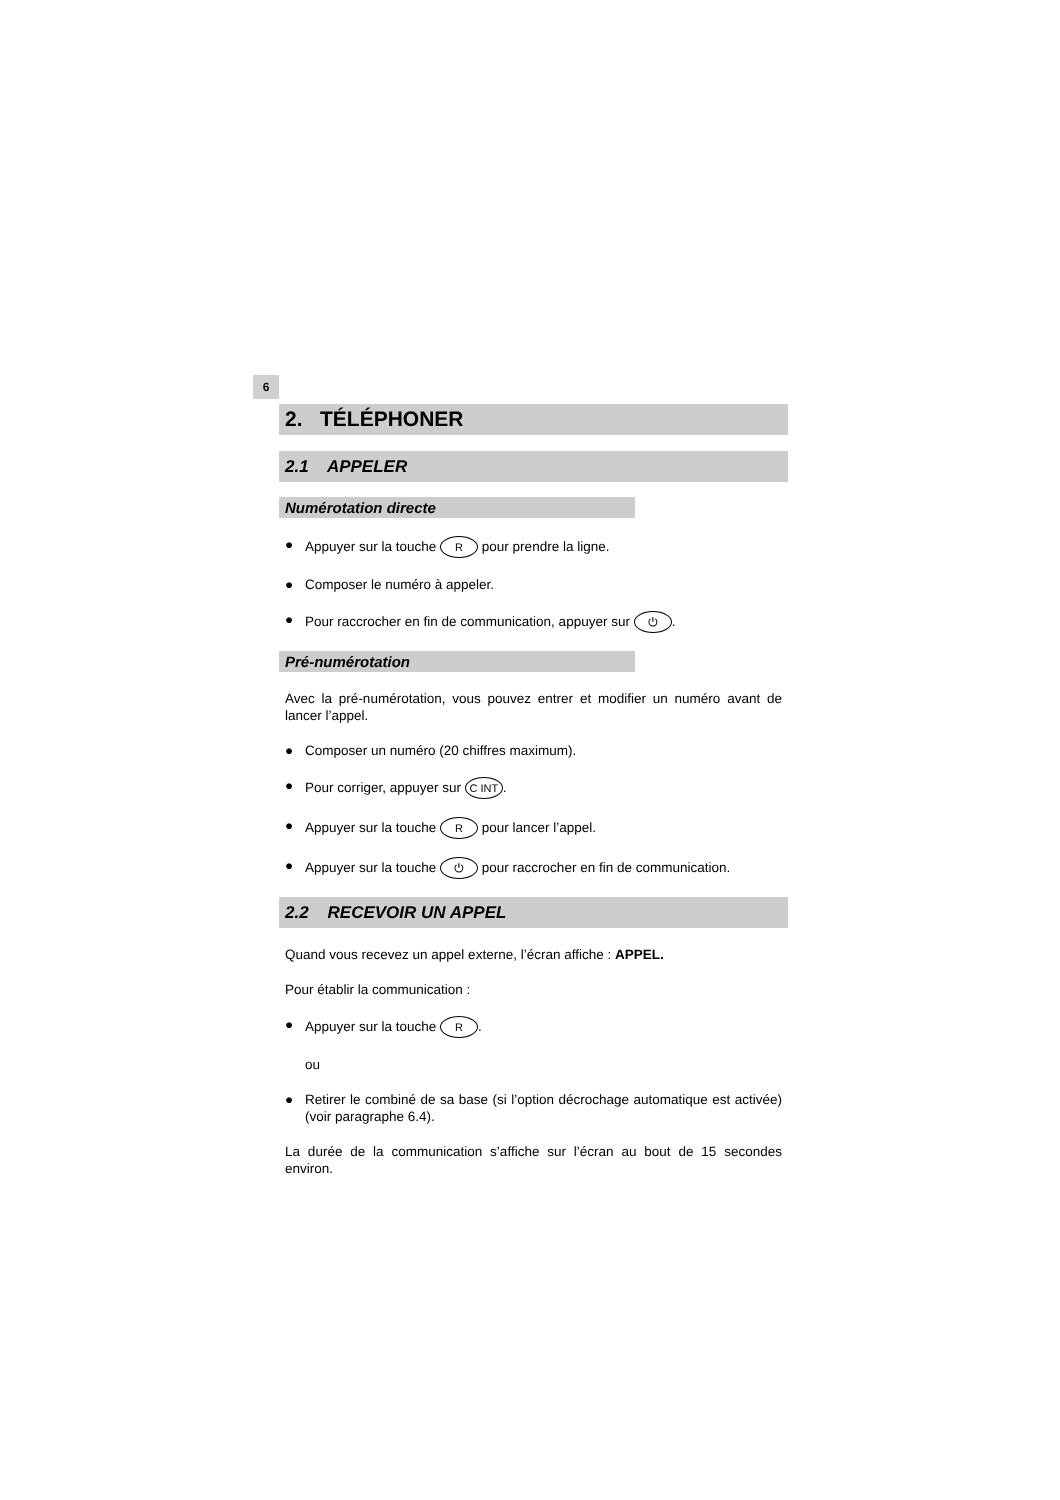6
2. TÉLÉPHONER
2.1 APPELER
Numérotation directe
● Appuyer sur la touche R pour prendre la ligne.
● Composer le numéro à appeler.
● Pour raccrocher en fin de communication, appuyer sur ⏻.
Pré-numérotation
Avec la pré-numérotation, vous pouvez entrer et modifier un numéro avant de lancer l’appel.
● Composer un numéro (20 chiffres maximum).
● Pour corriger, appuyer sur C INT.
● Appuyer sur la touche R pour lancer l’appel.
● Appuyer sur la touche ⏻ pour raccrocher en fin de communication.
2.2 RECEVOIR UN APPEL
Quand vous recevez un appel externe, l’écran affiche : APPEL.
Pour établir la communication :
● Appuyer sur la touche R.
ou
● Retirer le combiné de sa base (si l’option décrochage automatique est activée) (voir paragraphe 6.4).
La durée de la communication s’affiche sur l’écran au bout de 15 secondes environ.